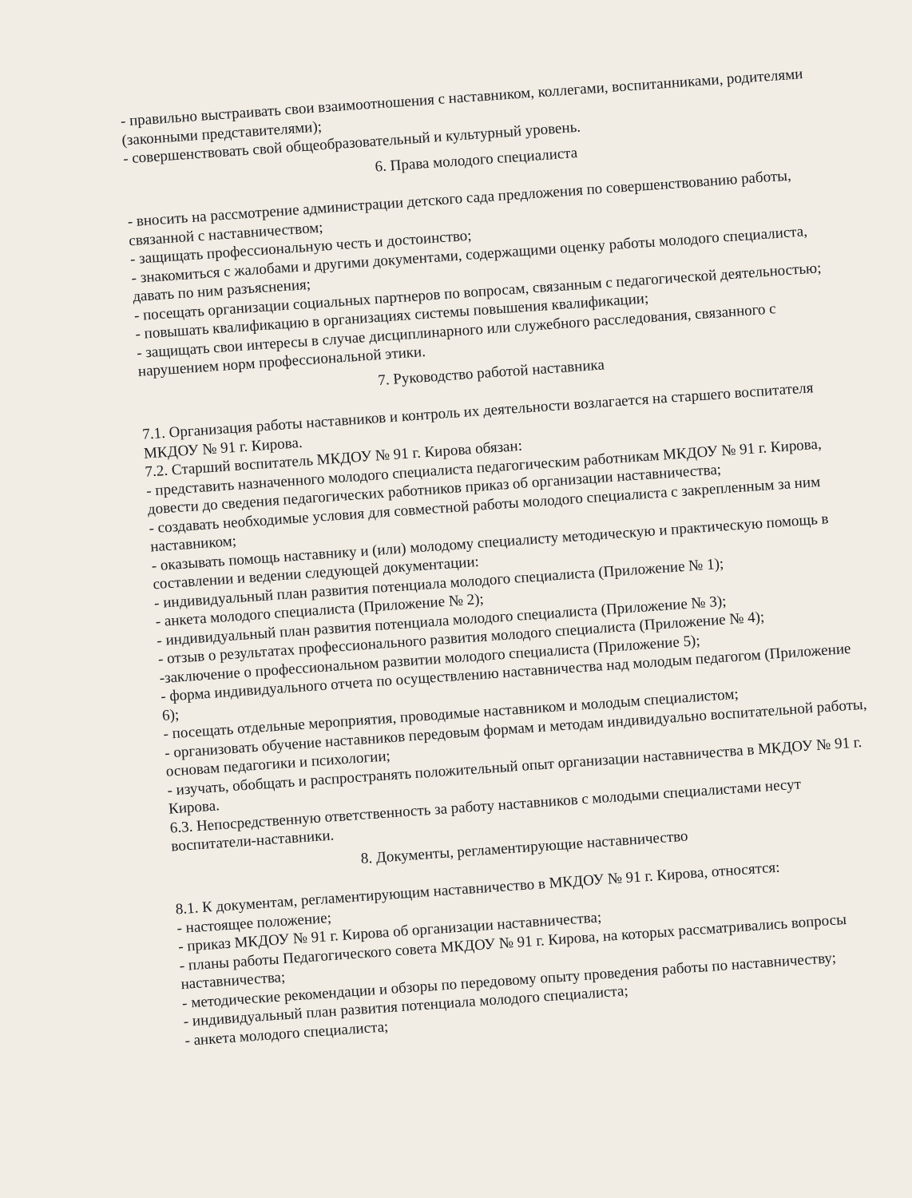- правильно выстраивать свои взаимоотношения с наставником, коллегами, воспитанниками, родителями (законными представителями);
- совершенствовать свой общеобразовательный и культурный уровень.
6. Права молодого специалиста
- вносить на рассмотрение администрации детского сада предложения по совершенствованию работы, связанной с наставничеством;
- защищать профессиональную честь и достоинство;
- знакомиться с жалобами и другими документами, содержащими оценку работы молодого специалиста, давать по ним разъяснения;
- посещать организации социальных партнеров по вопросам, связанным с педагогической деятельностью;
- повышать квалификацию в организациях системы повышения квалификации;
- защищать свои интересы в случае дисциплинарного или служебного расследования, связанного с нарушением норм профессиональной этики.
7. Руководство работой наставника
7.1. Организация работы наставников и контроль их деятельности возлагается на старшего воспитателя МКДОУ № 91 г. Кирова.
7.2. Старший воспитатель МКДОУ № 91 г. Кирова обязан:
- представить назначенного молодого специалиста педагогическим работникам МКДОУ № 91 г. Кирова, довести до сведения педагогических работников приказ об организации наставничества;
- создавать необходимые условия для совместной работы молодого специалиста с закрепленным за ним наставником;
- оказывать помощь наставнику и (или) молодому специалисту методическую и практическую помощь в составлении и ведении следующей документации:
- индивидуальный план развития потенциала молодого специалиста (Приложение № 1);
- анкета молодого специалиста (Приложение № 2);
- индивидуальный план развития потенциала молодого специалиста (Приложение № 3);
- отзыв о результатах профессионального развития молодого специалиста (Приложение № 4);
-заключение о профессиональном развитии молодого специалиста (Приложение 5);
- форма индивидуального отчета по осуществлению наставничества над молодым педагогом (Приложение 6);
- посещать отдельные мероприятия, проводимые наставником и молодым специалистом;
- организовать обучение наставников передовым формам и методам индивидуально воспитательной работы, основам педагогики и психологии;
- изучать, обобщать и распространять положительный опыт организации наставничества в МКДОУ № 91 г. Кирова.
6.3. Непосредственную ответственность за работу наставников с молодыми специалистами несут воспитатели-наставники.
8. Документы, регламентирующие наставничество
8.1. К документам, регламентирующим наставничество в МКДОУ № 91 г. Кирова, относятся:
- настоящее положение;
- приказ МКДОУ № 91 г. Кирова об организации наставничества;
- планы работы Педагогического совета МКДОУ № 91 г. Кирова, на которых рассматривались вопросы наставничества;
- методические рекомендации и обзоры по передовому опыту проведения работы по наставничеству;
- индивидуальный план развития потенциала молодого специалиста;
- анкета молодого специалиста;